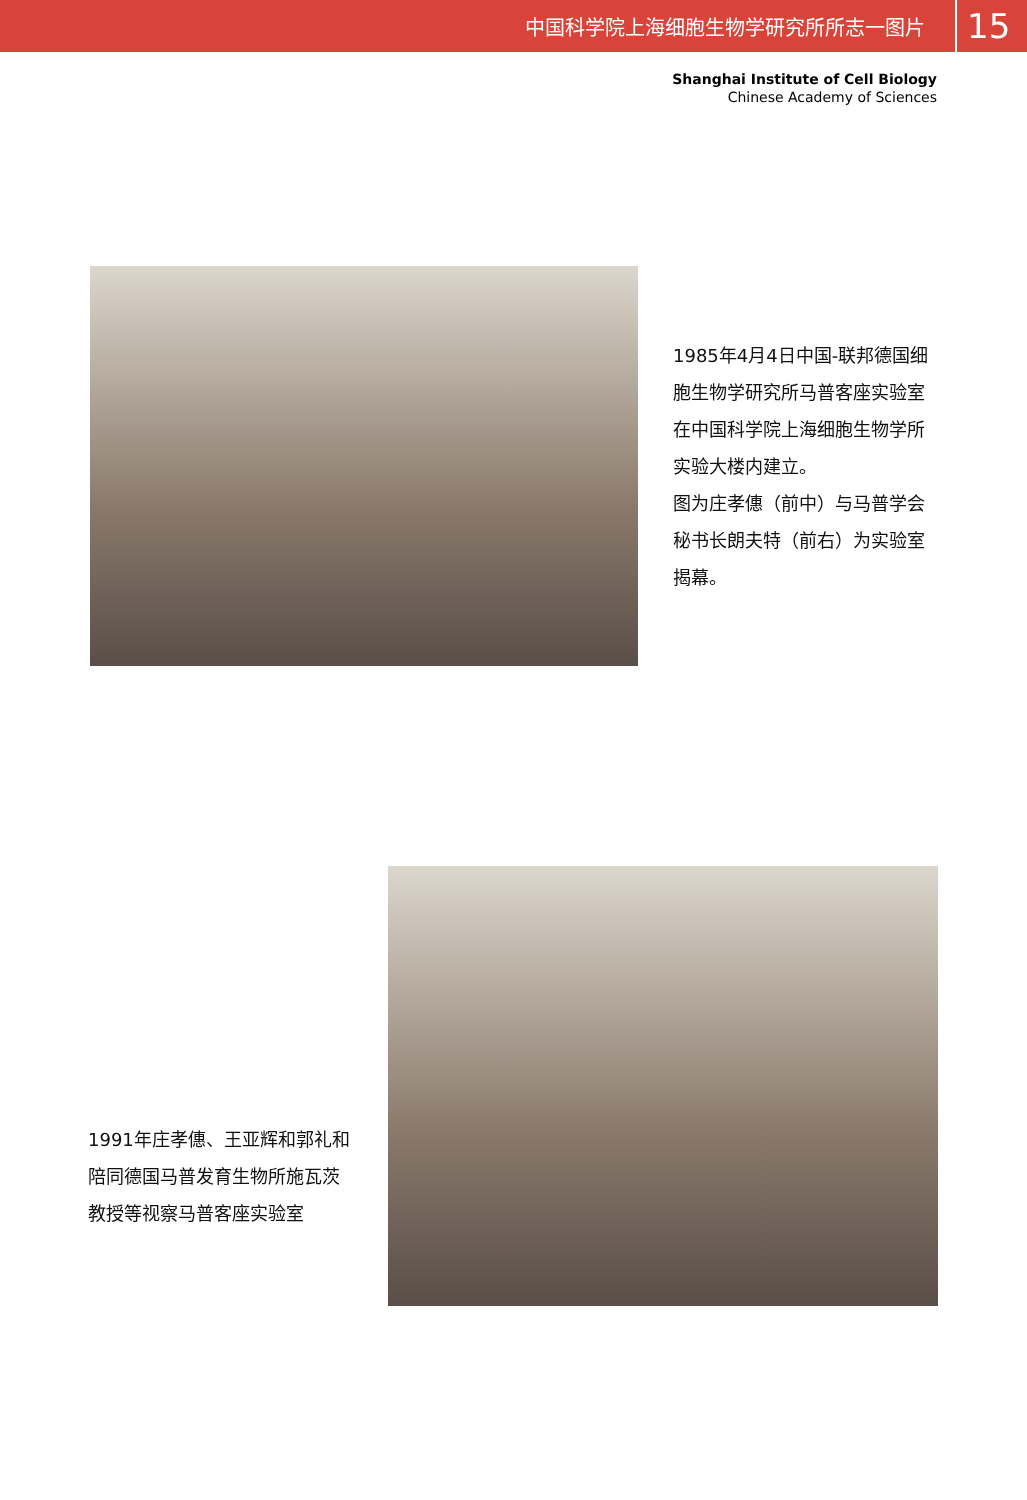中国科学院上海细胞生物学研究所所志一图片 15
Shanghai Institute of Cell Biology
Chinese Academy of Sciences
1985年4月4日中国-联邦德国细胞生物学研究所马普客座实验室在中国科学院上海细胞生物学所实验大楼内建立。
图为庄孝僡（前中）与马普学会秘书长朗夫特（前右）为实验室揭幕。
1991年庄孝僡、王亚辉和郭礼和陪同德国马普发育生物所施瓦茨教授等视察马普客座实验室